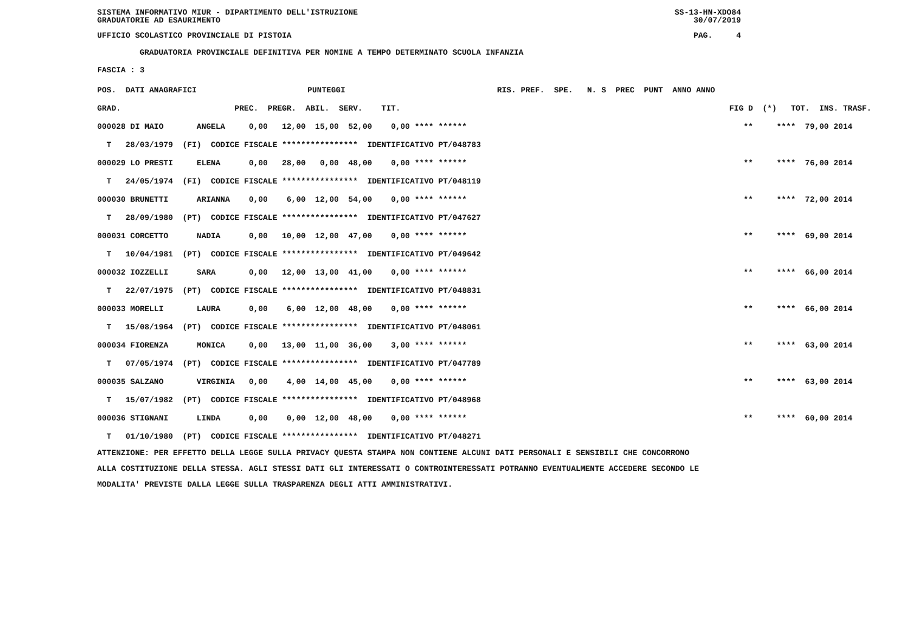SISTEMA INFORMATIVO MIUR - DIPARTIMENTO DELL'ISTRUZIONE
GRADUATORIE AD ESAURIMENTO SS-13-HN-XDO84
30/07/2019
UFFICIO SCOLASTICO PROVINCIALE DI PISTOIA PAG. 4
GRADUATORIA PROVINCIALE DEFINITIVA PER NOMINE A TEMPO DETERMINATO SCUOLA INFANZIA
FASCIA : 3
| POS. DATI ANAGRAFICI | | PUNTEGGI | | RIS. PREF. SPE. | N. S PREC PUNT ANNO ANNO | |
| --- | --- | --- | --- | --- | --- | --- |
| GRAD. | | PREC. PREGR. ABIL. SERV. TIT. | | | | FIG D (*) TOT. INS. TRASF. |
| 000028 DI MAIO | ANGELA | 0,00 12,00 15,00 52,00 0,00 **** ****** | | | | ** **** 79,00 2014 |
| T 28/03/1979 (FI) CODICE FISCALE **************** IDENTIFICATIVO PT/048783 | | | | | | |
| 000029 LO PRESTI | ELENA | 0,00 28,00 0,00 48,00 0,00 **** ****** | | | | ** **** 76,00 2014 |
| T 24/05/1974 (FI) CODICE FISCALE **************** IDENTIFICATIVO PT/048119 | | | | | | |
| 000030 BRUNETTI | ARIANNA | 0,00 6,00 12,00 54,00 0,00 **** ****** | | | | ** **** 72,00 2014 |
| T 28/09/1980 (PT) CODICE FISCALE **************** IDENTIFICATIVO PT/047627 | | | | | | |
| 000031 CORCETTO | NADIA | 0,00 10,00 12,00 47,00 0,00 **** ****** | | | | ** **** 69,00 2014 |
| T 10/04/1981 (PT) CODICE FISCALE **************** IDENTIFICATIVO PT/049642 | | | | | | |
| 000032 IOZZELLI | SARA | 0,00 12,00 13,00 41,00 0,00 **** ****** | | | | ** **** 66,00 2014 |
| T 22/07/1975 (PT) CODICE FISCALE **************** IDENTIFICATIVO PT/048831 | | | | | | |
| 000033 MORELLI | LAURA | 0,00 6,00 12,00 48,00 0,00 **** ****** | | | | ** **** 66,00 2014 |
| T 15/08/1964 (PT) CODICE FISCALE **************** IDENTIFICATIVO PT/048061 | | | | | | |
| 000034 FIORENZA | MONICA | 0,00 13,00 11,00 36,00 3,00 **** ****** | | | | ** **** 63,00 2014 |
| T 07/05/1974 (PT) CODICE FISCALE **************** IDENTIFICATIVO PT/047789 | | | | | | |
| 000035 SALZANO | VIRGINIA | 0,00 4,00 14,00 45,00 0,00 **** ****** | | | | ** **** 63,00 2014 |
| T 15/07/1982 (PT) CODICE FISCALE **************** IDENTIFICATIVO PT/048968 | | | | | | |
| 000036 STIGNANI | LINDA | 0,00 0,00 12,00 48,00 0,00 **** ****** | | | | ** **** 60,00 2014 |
| T 01/10/1980 (PT) CODICE FISCALE **************** IDENTIFICATIVO PT/048271 | | | | | | |
ATTENZIONE: PER EFFETTO DELLA LEGGE SULLA PRIVACY QUESTA STAMPA NON CONTIENE ALCUNI DATI PERSONALI E SENSIBILI CHE CONCORRONO
ALLA COSTITUZIONE DELLA STESSA. AGLI STESSI DATI GLI INTERESSATI O CONTROINTERESSATI POTRANNO EVENTUALMENTE ACCEDERE SECONDO LE
MODALITA' PREVISTE DALLA LEGGE SULLA TRASPARENZA DEGLI ATTI AMMINISTRATIVI.